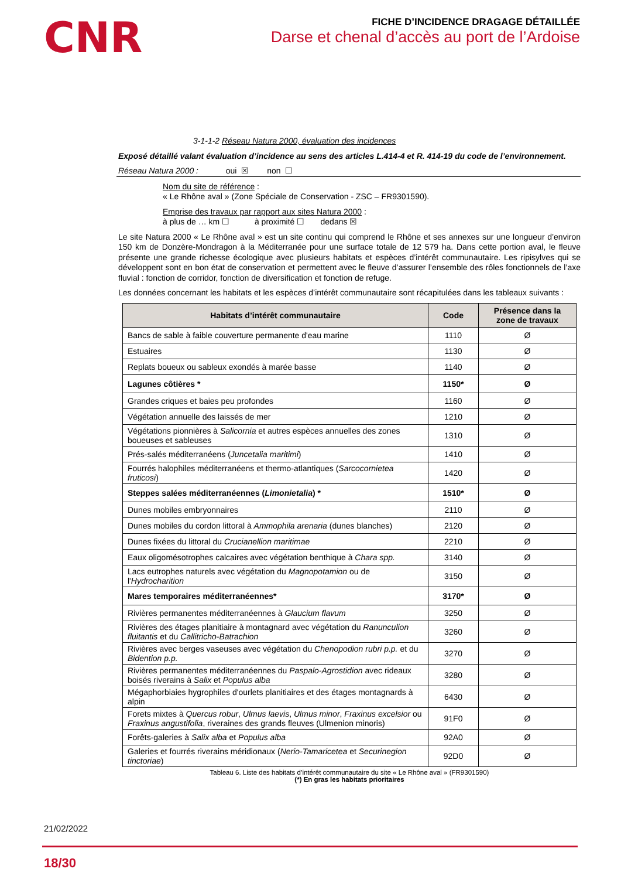CNR
FICHE D’INCIDENCE DRAGAGE DÉTAILLÉE
Darse et chenal d’accès au port de l’Ardoise
3-1-1-2 Réseau Natura 2000, évaluation des incidences
Exposé détaillé valant évaluation d’incidence au sens des articles L.414-4 et R. 414-19 du code de l’environnement.
Réseau Natura 2000 : oui ☒ non ☐
Nom du site de référence :
« Le Rhône aval » (Zone Spéciale de Conservation - ZSC – FR9301590).
Emprise des travaux par rapport aux sites Natura 2000 :
à plus de … km ☐ à proximité ☐ dedans ☒
Le site Natura 2000 « Le Rhône aval » est un site continu qui comprend le Rhône et ses annexes sur une longueur d’environ 150 km de Donzère-Mondragon à la Méditerranée pour une surface totale de 12 579 ha. Dans cette portion aval, le fleuve présente une grande richesse écologique avec plusieurs habitats et espèces d’intérêt communautaire. Les ripisylves qui se développent sont en bon état de conservation et permettent avec le fleuve d’assurer l’ensemble des rôles fonctionnels de l’axe fluvial : fonction de corridor, fonction de diversification et fonction de refuge.
Les données concernant les habitats et les espèces d’intérêt communautaire sont récapitulées dans les tableaux suivants :
| Habitats d’intérêt communautaire | Code | Présence dans la zone de travaux |
| --- | --- | --- |
| Bancs de sable à faible couverture permanente d'eau marine | 1110 | Ø |
| Estuaires | 1130 | Ø |
| Replats boueux ou sableux exondés à marée basse | 1140 | Ø |
| Lagunes côtières * | 1150* | Ø |
| Grandes criques et baies peu profondes | 1160 | Ø |
| Végétation annuelle des laissés de mer | 1210 | Ø |
| Végétations pionnières à Salicornia et autres espèces annuelles des zones boueuses et sableuses | 1310 | Ø |
| Prés-salés méditerranéens ( Juncetalia maritimi ) | 1410 | Ø |
| Fourrés halophiles méditerranéens et thermo-atlantiques ( Sarcocornietea fruticosi ) | 1420 | Ø |
| Steppes salées méditerranéennes ( Limonietalia ) * | 1510* | Ø |
| Dunes mobiles embryonnaires | 2110 | Ø |
| Dunes mobiles du cordon littoral à Ammophila arenaria (dunes blanches) | 2120 | Ø |
| Dunes fixées du littoral du Crucianellion maritimae | 2210 | Ø |
| Eaux oligomésotrophes calcaires avec végétation benthique à Chara spp. | 3140 | Ø |
| Lacs eutrophes naturels avec végétation du Magnopotamion ou de l' Hydrocharition | 3150 | Ø |
| Mares temporaires méditerranéennes* | 3170* | Ø |
| Rivières permanentes méditerranéennes à Glaucium flavum | 3250 | Ø |
| Rivières des étages planitiaire à montagnard avec végétation du Ranunculion fluitantis et du Callitricho-Batrachion | 3260 | Ø |
| Rivières avec berges vaseuses avec végétation du Chenopodion rubri p.p. et du Bidention p.p. | 3270 | Ø |
| Rivières permanentes méditerranéennes du Paspalo-Agrostidion avec rideaux boisés riverains à Salix et Populus alba | 3280 | Ø |
| Mégaphorbiaies hygrophiles d'ourlets planitiaires et des étages montagnards à alpin | 6430 | Ø |
| Forets mixtes à Quercus robur , Ulmus laevis , Ulmus minor , Fraxinus excelsior ou Fraxinus angustifolia , riveraines des grands fleuves (Ulmenion minoris) | 91F0 | Ø |
| Forêts-galeries à Salix alba et Populus alba | 92A0 | Ø |
| Galeries et fourrés riverains méridionaux ( Nerio-Tamaricetea et Securinegion tinctoriae ) | 92D0 | Ø |
Tableau 6. Liste des habitats d’intérêt communautaire du site « Le Rhône aval » (FR9301590)
(*) En gras les habitats prioritaires
21/02/2022
18/30